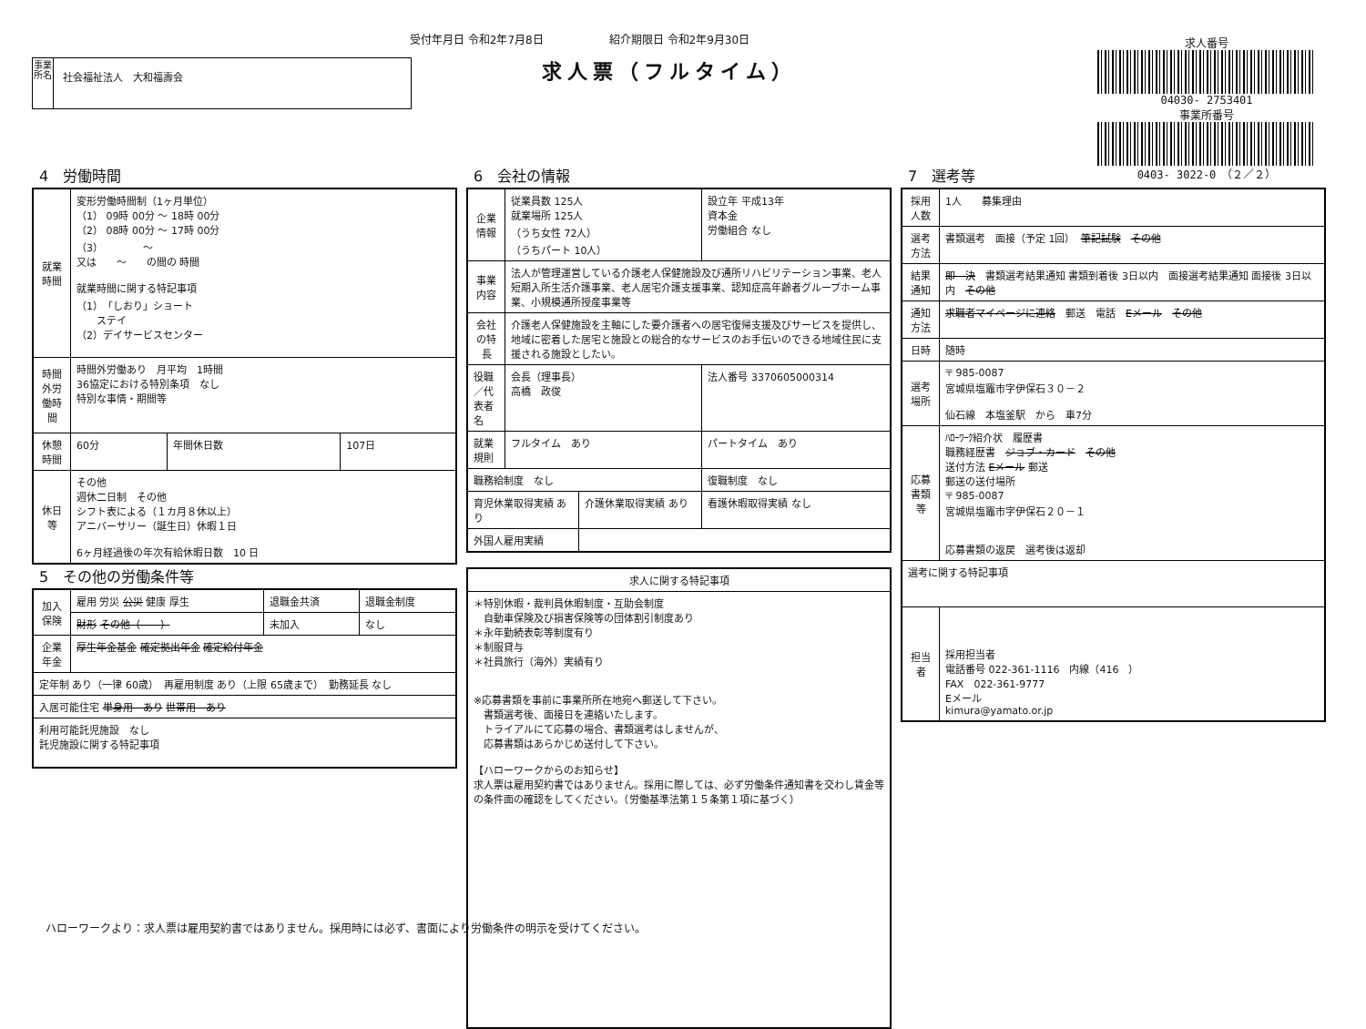受付年月日 令和2年7月8日　　　　　　紹介期限日 令和2年9月30日
求人票（フルタイム）
事業所名
社会福祉法人　大和福壽会
求人番号
04030- 2753401
事業所番号
0403- 3022-0　（２／２）
4　労働時間
| 就業時間 | 変形労働時間制（1ヶ月単位） （1） 09時 00分 ～ 18時 00分 （2） 08時 00分 ～ 17時 00分 （3） ～ 又は ～ の間の 時間 就業時間に関する特記事項 （1）「しおり」ショート ステイ （2）デイサービスセンター | | |
| 時間外労働時間 | 時間外労働あり 月平均 1時間 36協定における特別条項 なし 特別な事情・期間等 | | |
| 休憩時間 | 60分 | 年間休日数 | 107日 |
| 休日等 | その他 週休二日制 その他 シフト表による（１カ月８休以上） アニバーサリー（誕生日）休暇１日 6ヶ月経過後の年次有給休暇日数 10 日 | | |
5　その他の労働条件等
| 加入保険 | 雇用 労災 公災 健康 厚生 | 退職金共済 | 退職金制度 |
| | 財形 その他（ ） | 未加入 | なし |
| 企業年金 | 厚生年金基金 確定拠出年金 確定給付年金 | | |
| 定年制 あり（一律 60歳） 再雇用制度 あり（上限 65歳まで） 勤務延長 なし | | | |
| 入居可能住宅 単身用 あり 世帯用 あり | | | |
| 利用可能託児施設 なし 託児施設に関する特記事項 | | | |
6　会社の情報
| 企業情報 | 従業員数 125人 就業場所 125人 （うち女性 72人） （うちパート 10人） | | 設立年 平成13年 資本金 労働組合 なし |
| 事業内容 | 法人が管理運営している介護老人保健施設及び通所リハビリテーション事業、老人短期入所生活介護事業、老人居宅介護支援事業、認知症高年齢者グループホーム事業、小規模通所授産事業等 | | |
| 会社の特長 | 介護老人保健施設を主軸にした要介護者への居宅復帰支援及びサービスを提供し、地域に密着した居宅と施設との総合的なサービスのお手伝いのできる地域住民に支援される施設としたい。 | | |
| 役職／代表者名 | 会長（理事長） 高橋 政俊 | | 法人番号 3370605000314 |
| 就業規則 | フルタイム あり | | パートタイム あり |
| 職務給制度 なし | | | 復職制度 なし |
| 育児休業取得実績 あり | | 介護休業取得実績 あり | 看護休暇取得実績 なし |
| 外国人雇用実績 | | | |
| 求人に関する特記事項 |
| --- |
| ＊特別休暇・裁判員休暇制度・互助会制度 自動車保険及び損害保険等の団体割引制度あり ＊永年勤続表彰等制度有り ＊制服貸与 ＊社員旅行（海外）実績有り ※応募書類を事前に事業所所在地宛へ郵送して下さい。 書類選考後、面接日を連絡いたします。 トライアルにて応募の場合、書類選考はしませんが、 応募書類はあらかじめ送付して下さい。 【ハローワークからのお知らせ】 求人票は雇用契約書ではありません。採用に際しては、必ず労働条件通知書を交わし賃金等の条件面の確認をしてください。（労働基準法第１５条第１項に基づく） |
7　選考等
| 採用人数 | 1人 募集理由 |
| 選考方法 | 書類選考 面接（予定 1回） 筆記試験 その他 |
| 結果通知 | 即 決 書類選考結果通知 書類到着後 3日以内 面接選考結果通知 面接後 3日以内 その他 |
| 通知方法 | 求職者マイページに連絡 郵送 電話 Eメール その他 |
| 日時 | 随時 |
| 選考場所 | 〒 985-0087 宮城県塩竈市字伊保石３０－２ 仙石線 本塩釜駅 から 車7分 |
| 応募書類等 | ﾊﾛｰﾜｰｸ紹介状 履歴書 職務経歴書 ジョブ・カード その他 送付方法 Eメール 郵送 郵送の送付場所 〒 985-0087 宮城県塩竈市字伊保石２０－１ 応募書類の返戻 選考後は返却 |
| 選考に関する特記事項 | |
| 担当者 | 採用担当者 電話番号 022-361-1116 内線（416 ） FAX 022-361-9777 Eメール kimura@yamato.or.jp |
ハローワークより：求人票は雇用契約書ではありません。採用時には必ず、書面により労働条件の明示を受けてください。